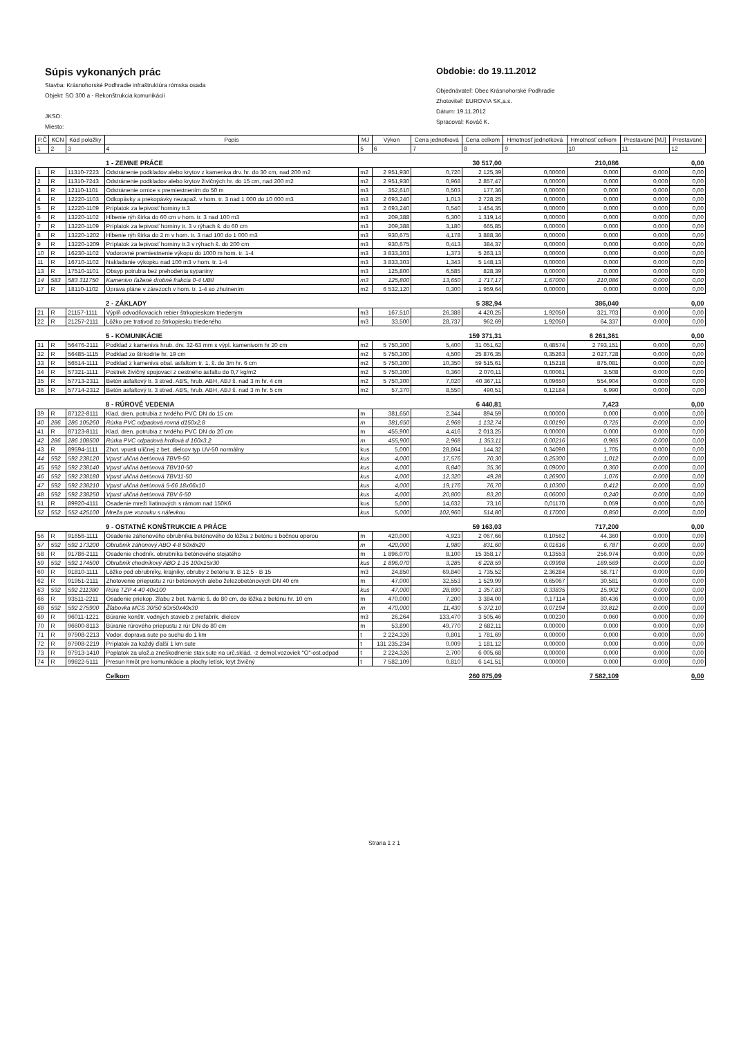Súpis vykonaných prác
Stavba: Krásnohorské Podhradie infraštruktúra rómska osada
Objekt: SO 300 a - Rekonštrukcia komunikácií
JKSO:
Miesto:
Obdobie: do 19.11.2012
Objednávateľ: Obec Krásnohorské Podhradie
Zhotoviteľ: EUROVIA SK,a.s.
Dátum: 19.11.2012
Spracoval: Kováč K.
| P.Č | KCN | Kód položky | Popis | MJ | Výkon | Cena jednotková | Cena celkom | Hmotnosť jednotková | Hmotnosť celkom | Prestavané [MJ] | Prestavané |
| --- | --- | --- | --- | --- | --- | --- | --- | --- | --- | --- | --- |
| 1 | 2 | 3 | 4 | 5 | 6 | 7 | 8 | 9 | 10 | 11 | 12 |
| | | | 1 - ZEMNE PRÁCE | | | | 30 517,00 | | 210,086 | | 0,00 |
| 1 | R | 11310-7223 | Odstránenie podkladov alebo krytov z kameniva drv. hr. do 30 cm, nad 200 m2 | m2 | 2 951,930 | 0,720 | 2 125,39 | 0,00000 | 0,000 | 0,000 | 0,00 |
| 2 | R | 11310-7243 | Odstránenie podkladov alebo krytov živičných hr. do 15 cm, nad 200 m2 | m2 | 2 951,930 | 0,968 | 2 857,47 | 0,00000 | 0,000 | 0,000 | 0,00 |
| 3 | R | 12110-1101 | Odstránenie ornice s premiestnením do 50 m | m3 | 352,610 | 0,503 | 177,36 | 0,00000 | 0,000 | 0,000 | 0,00 |
| 4 | R | 12220-1103 | Odkopávky a prekopávky nezapaž. v hom. tr. 3 nad 1 000 do 10 000 m3 | m3 | 2 693,240 | 1,013 | 2 728,25 | 0,00000 | 0,000 | 0,000 | 0,00 |
| 5 | R | 12220-1109 | Príplatok za lepivosť horniny tr.3 | m3 | 2 693,240 | 0,540 | 1 454,35 | 0,00000 | 0,000 | 0,000 | 0,00 |
| 6 | R | 13220-1102 | Hĺbenie rýh šírka do 60 cm v hom. tr. 3 nad 100 m3 | m3 | 209,388 | 6,300 | 1 319,14 | 0,00000 | 0,000 | 0,000 | 0,00 |
| 7 | R | 13220-1109 | Príplatok za lepivosť horniny tr. 3 v rýhach š. do 60 cm | m3 | 209,388 | 3,180 | 665,85 | 0,00000 | 0,000 | 0,000 | 0,00 |
| 8 | R | 13220-1202 | Hĺbenie rýh šírka do 2 m v hom. tr. 3 nad 100 do 1 000 m3 | m3 | 930,675 | 4,178 | 3 888,36 | 0,00000 | 0,000 | 0,000 | 0,00 |
| 9 | R | 13220-1209 | Príplatok za lepivosť horniny tr.3 v rýhach š. do 200 cm | m3 | 930,675 | 0,413 | 384,37 | 0,00000 | 0,000 | 0,000 | 0,00 |
| 10 | R | 16230-1102 | Vodorovné premiestnenie výkopu do 1000 m hom. tr. 1-4 | m3 | 3 833,303 | 1,373 | 5 263,13 | 0,00000 | 0,000 | 0,000 | 0,00 |
| 11 | R | 16710-1102 | Nakladanie výkopku nad 100 m3 v hom. tr. 1-4 | m3 | 3 833,303 | 1,343 | 5 148,13 | 0,00000 | 0,000 | 0,000 | 0,00 |
| 13 | R | 17510-1101 | Obsyp potrubia bez prehodenia sypaniny | m3 | 125,800 | 6,585 | 828,39 | 0,00000 | 0,000 | 0,000 | 0,00 |
| 14 | 583 | 583 311750 | Kamenivo ťažené drobné frakcia 0-4 UBIl | m3 | 125,800 | 13,650 | 1 717,17 | 1,67000 | 210,086 | 0,000 | 0,00 |
| 17 | R | 18110-1102 | Úprava pláne v zárezoch v hom. tr. 1-4 so zhutnením | m2 | 6 532,120 | 0,300 | 1 959,64 | 0,00000 | 0,000 | 0,000 | 0,00 |
| | | | 2 - ZÁKLADY | | | | 5 382,94 | | 386,040 | | 0,00 |
| 21 | R | 21157-1111 | Výplň odvodňovacích rebier štrkopieskom triedeným | m3 | 167,510 | 26,388 | 4 420,25 | 1,92050 | 321,703 | 0,000 | 0,00 |
| 22 | R | 21257-2111 | Lôžko pre trativod zo štrkopiesku triedeného | m3 | 33,500 | 28,737 | 962,69 | 1,92050 | 64,337 | 0,000 | 0,00 |
| | | | 5 - KOMUNIKÁCIE | | | | 159 371,31 | | 6 261,361 | | 0,00 |
| 31 | R | 56476-2111 | Podklad z kameniva hrub. drv. 32-63 mm s výpl. kamenivom hr 20 cm | m2 | 5 750,300 | 5,400 | 31 051,62 | 0,48574 | 2 793,151 | 0,000 | 0,00 |
| 32 | R | 56485-1115 | Podklad zo štrkodrte hr. 19 cm | m2 | 5 750,300 | 4,500 | 25 876,35 | 0,35263 | 2 027,728 | 0,000 | 0,00 |
| 33 | R | 56514-1111 | Podklad z kameniva obal. asfaltom tr. 1, š. do 3m hr. 6 cm | m2 | 5 750,300 | 10,350 | 59 515,61 | 0,15218 | 875,081 | 0,000 | 0,00 |
| 34 | R | 57321-1111 | Postrek živičný spojovací z cestného asfaltu do 0,7 kg/m2 | m2 | 5 750,300 | 0,360 | 2 070,11 | 0,00061 | 3,508 | 0,000 | 0,00 |
| 35 | R | 57713-2311 | Betón asfaltový tr. 3 stred. ABS, hrub. ABH, ABJ š. nad 3 m hr. 4 cm | m2 | 5 750,300 | 7,020 | 40 367,11 | 0,09650 | 554,904 | 0,000 | 0,00 |
| 36 | R | 57714-2312 | Betón asfaltový tr. 3 stred. ABS, hrub. ABH, ABJ š. nad 3 m hr. 5 cm | m2 | 57,370 | 8,550 | 490,51 | 0,12184 | 6,990 | 0,000 | 0,00 |
| | | | 8 - RÚROVÉ VEDENIA | | | | 6 440,81 | | 7,423 | | 0,00 |
| 39 | R | 87122-8111 | Klad. dren. potrubia z tvrdého PVC DN do 15 cm | m | 381,650 | 2,344 | 894,59 | 0,00000 | 0,000 | 0,000 | 0,00 |
| 40 | 286 | 286 105260 | Rúrka PVC odpadová rovná d150x2,8 | m | 381,650 | 2,968 | 1 132,74 | 0,00190 | 0,725 | 0,000 | 0,00 |
| 41 | R | 87123-8111 | Klad. dren. potrubia z tvrdého PVC DN do 20 cm | m | 455,900 | 4,416 | 2 013,25 | 0,00000 | 0,000 | 0,000 | 0,00 |
| 42 | 286 | 286 108500 | Rúrka PVC odpadová hrdlová d 160x3,2 | m | 455,900 | 2,968 | 1 353,11 | 0,00216 | 0,985 | 0,000 | 0,00 |
| 43 | R | 89594-1111 | Zhot. vpusti uličnej z bet. dielcov typ UV-50 normálny | kus | 5,000 | 28,864 | 144,32 | 0,34090 | 1,705 | 0,000 | 0,00 |
| 44 | 592 | 592 238120 | Vpusť uličná betónová TBV9-50 | kus | 4,000 | 17,576 | 70,30 | 0,25300 | 1,012 | 0,000 | 0,00 |
| 45 | 592 | 592 238140 | Vpusť uličná betónová TBV10-50 | kus | 4,000 | 8,840 | 35,36 | 0,09000 | 0,360 | 0,000 | 0,00 |
| 46 | 592 | 592 238180 | Vpusť uličná betónová TBV11-50 | kus | 4,000 | 12,320 | 49,28 | 0,26900 | 1,076 | 0,000 | 0,00 |
| 47 | 592 | 592 238210 | Vpusť uličná betónová 5-66 18x66x10 | kus | 4,000 | 19,176 | 76,70 | 0,10300 | 0,412 | 0,000 | 0,00 |
| 48 | 592 | 592 238250 | Vpusť uličná betónová TBV 6-50 | kus | 4,000 | 20,800 | 83,20 | 0,06000 | 0,240 | 0,000 | 0,00 |
| 51 | R | 89920-4111 | Osadenie mreží liatinových s rámom nad 150K6 | kus | 5,000 | 14,632 | 73,16 | 0,01170 | 0,059 | 0,000 | 0,00 |
| 52 | 552 | 552 425100 | Mreža pre vozovku s nálevkou | kus | 5,000 | 102,960 | 514,80 | 0,17000 | 0,850 | 0,000 | 0,00 |
| | | | 9 - OSTATNÉ KONŠTRUKCIE A PRÁCE | | | | 59 163,03 | | 717,200 | | 0,00 |
| 56 | R | 91656-1111 | Osadenie záhonového obrubníka betónového do lôžka z betónu s bočnou oporou | m | 420,000 | 4,923 | 2 067,66 | 0,10562 | 44,360 | 0,000 | 0,00 |
| 57 | 592 | 592 173200 | Obrubník záhonový ABO 4-8 50x8x20 | m | 420,000 | 1,980 | 831,60 | 0,01616 | 6,787 | 0,000 | 0,00 |
| 58 | R | 91786-2111 | Osadenie chodník. obrubníka betónového stojatého | m | 1 896,070 | 8,100 | 15 358,17 | 0,13553 | 256,974 | 0,000 | 0,00 |
| 59 | 592 | 592 174500 | Obrubník chodníkový ABO 1-15 100x15x30 | kus | 1 896,070 | 3,285 | 6 228,59 | 0,09998 | 189,569 | 0,000 | 0,00 |
| 60 | R | 91810-1111 | Lôžko pod obrubníky, krajníky, obruby z betónu tr. B 12,5 - B 15 | m3 | 24,850 | 69,840 | 1 735,52 | 2,36284 | 58,717 | 0,000 | 0,00 |
| 62 | R | 91951-2111 | Zhotovenie priepustu z rúr betónových alebo železobetónových DN 40 cm | m | 47,000 | 32,553 | 1 529,99 | 0,65067 | 30,581 | 0,000 | 0,00 |
| 63 | 592 | 592 211380 | Rúra TZP 4-40 40x100 | kus | 47,000 | 28,890 | 1 357,83 | 0,33835 | 15,902 | 0,000 | 0,00 |
| 66 | R | 93511-2211 | Osadenie priekop. žľabu z bet. tvárnic š. do 80 cm, do lôžka z betónu hr. 10 cm | m | 470,000 | 7,200 | 3 384,00 | 0,17114 | 80,436 | 0,000 | 0,00 |
| 68 | 592 | 592 275900 | Žľabovka MCS 30/50 50x50x40x30 | m | 470,000 | 11,430 | 5 372,10 | 0,07194 | 33,812 | 0,000 | 0,00 |
| 69 | R | 96011-1221 | Búranie konštr. vodných stavieb z prefabrik. dielcov | m3 | 26,264 | 133,470 | 3 505,46 | 0,00230 | 0,060 | 0,000 | 0,00 |
| 70 | R | 96600-8113 | Búranie rúrového priepustu z rúr DN do 80 cm | m | 53,890 | 49,770 | 2 682,11 | 0,00000 | 0,000 | 0,000 | 0,00 |
| 71 | R | 97908-2213 | Vodor. doprava sute po suchu do 1 km | t | 2 224,326 | 0,801 | 1 781,69 | 0,00000 | 0,000 | 0,000 | 0,00 |
| 72 | R | 97908-2219 | Príplatok za každý ďalší 1 km sute | t | 131 235,234 | 0,009 | 1 181,12 | 0,00000 | 0,000 | 0,000 | 0,00 |
| 73 | R | 97913-1410 | Poplatok za ulož.a zneškodnenie stav.sute na urč.sklád. -z demol.vozoviek "O"-ost.odpad | t | 2 224,326 | 2,700 | 6 005,68 | 0,00000 | 0,000 | 0,000 | 0,00 |
| 74 | R | 99822-5111 | Presun hmôt pre komunikácie a plochy letísk, kryt živičný | t | 7 582,109 | 0,810 | 6 141,51 | 0,00000 | 0,000 | 0,000 | 0,00 |
| | | | Celkom | | | | 260 875,09 | | 7 582,109 | | 0,00 |
Strana 1 z 1